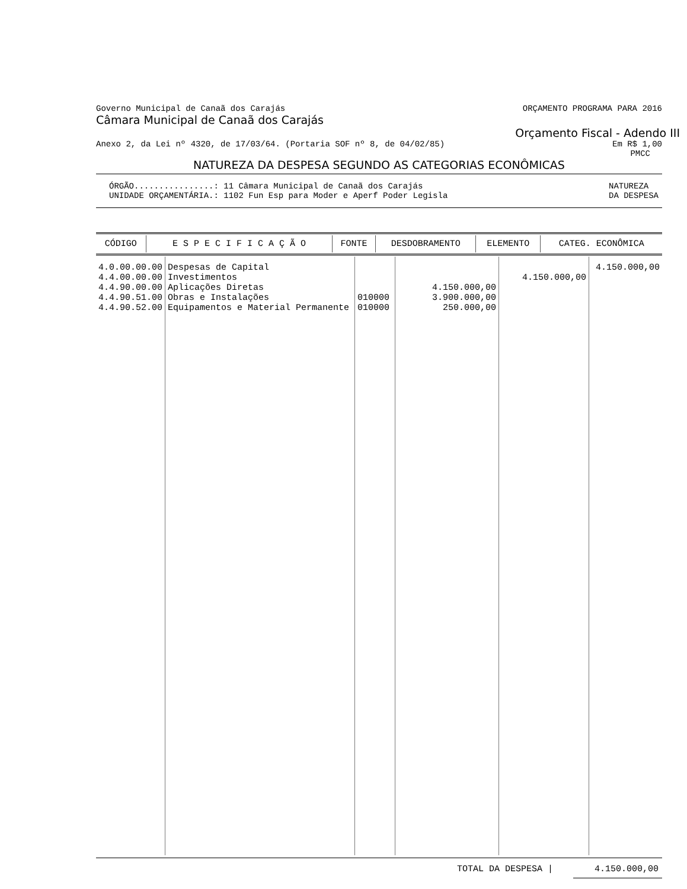Governo Municipal de Canaã dos Carajás ORÇAMENTO PROGRAMA PARA 2016
Câmara Municipal de Canaã dos Carajás
Orçamento Fiscal - Adendo III
Anexo 2, da Lei nº 4320, de 17/03/64. (Portaria SOF nº 8, de 04/02/85) Em R$ 1,00
PMCC
NATUREZA DA DESPESA SEGUNDO AS CATEGORIAS ECONÔMICAS
ÓRGÃO................: 11 Câmara Municipal de Canaã dos Carajás
UNIDADE ORÇAMENTÁRIA.: 1102 Fun Esp para Moder e Aperf Poder Legisla NATUREZA
DA DESPESA
| CÓDIGO | E S P E C I F I C A Ç Ã O | FONTE | DESDOBRAMENTO | ELEMENTO | CATEG. ECONÔMICA |
| --- | --- | --- | --- | --- | --- |
| 4.0.00.00.00 4.4.00.00.00 4.4.90.00.00 4.4.90.51.00 4.4.90.52.00 | Despesas de Capital Investimentos Aplicações Diretas Obras e Instalações Equipamentos e Material Permanente | 010000 010000 | 4.150.000,00 3.900.000,00 250.000,00 | 4.150.000,00 | 4.150.000,00 |
TOTAL DA DESPESA | 4.150.000,00